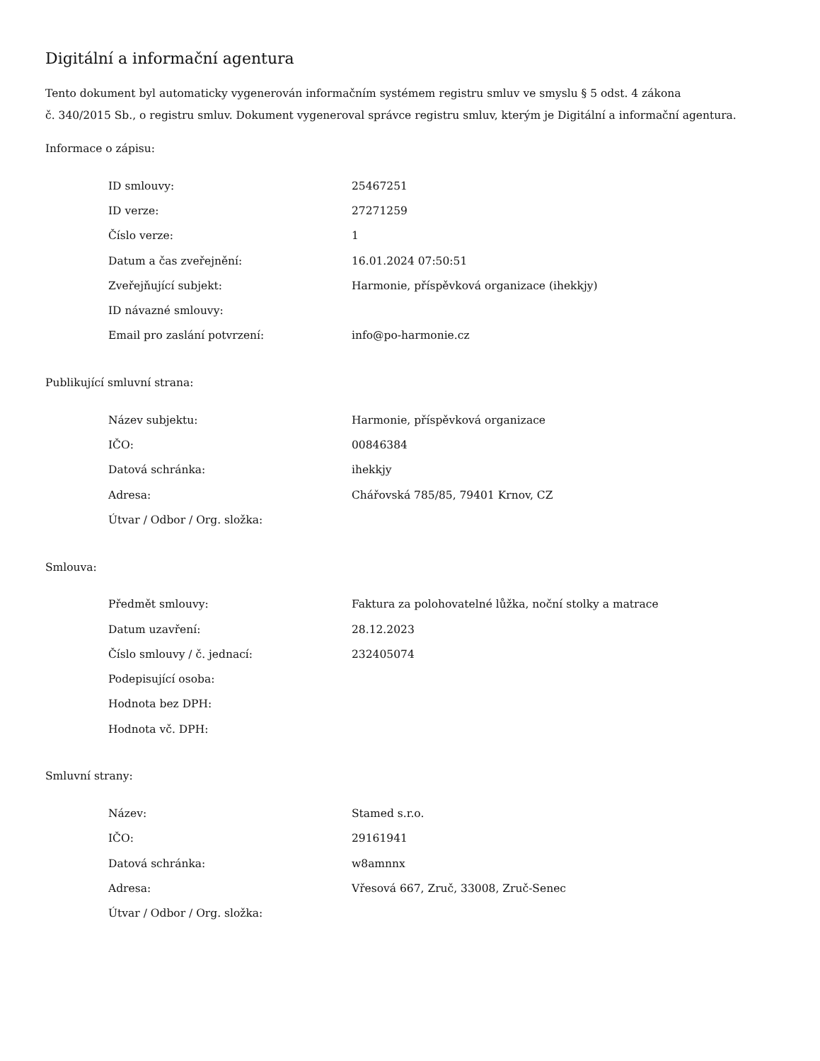Digitální a informační agentura
Tento dokument byl automaticky vygenerován informačním systémem registru smluv ve smyslu § 5 odst. 4 zákona
č. 340/2015 Sb., o registru smluv. Dokument vygeneroval správce registru smluv, kterým je Digitální a informační agentura.
Informace o zápisu:
| ID smlouvy: | 25467251 |
| ID verze: | 27271259 |
| Číslo verze: | 1 |
| Datum a čas zveřejnění: | 16.01.2024 07:50:51 |
| Zveřejňující subjekt: | Harmonie, příspěvková organizace (ihekkjy) |
| ID návazné smlouvy: | |
| Email pro zaslání potvrzení: | info@po-harmonie.cz |
Publikující smluvní strana:
| Název subjektu: | Harmonie, příspěvková organizace |
| IČO: | 00846384 |
| Datová schránka: | ihekkjy |
| Adresa: | Chářovská 785/85, 79401 Krnov, CZ |
| Útvar / Odbor / Org. složka: | |
Smlouva:
| Předmět smlouvy: | Faktura za polohovatelné lůžka, noční stolky a matrace |
| Datum uzavření: | 28.12.2023 |
| Číslo smlouvy / č. jednací: | 232405074 |
| Podepisující osoba: | |
| Hodnota bez DPH: | |
| Hodnota vč. DPH: | |
Smluvní strany:
| Název: | Stamed s.r.o. |
| IČO: | 29161941 |
| Datová schránka: | w8amnnx |
| Adresa: | Vřesová 667, Zruč, 33008, Zruč-Senec |
| Útvar / Odbor / Org. složka: | |